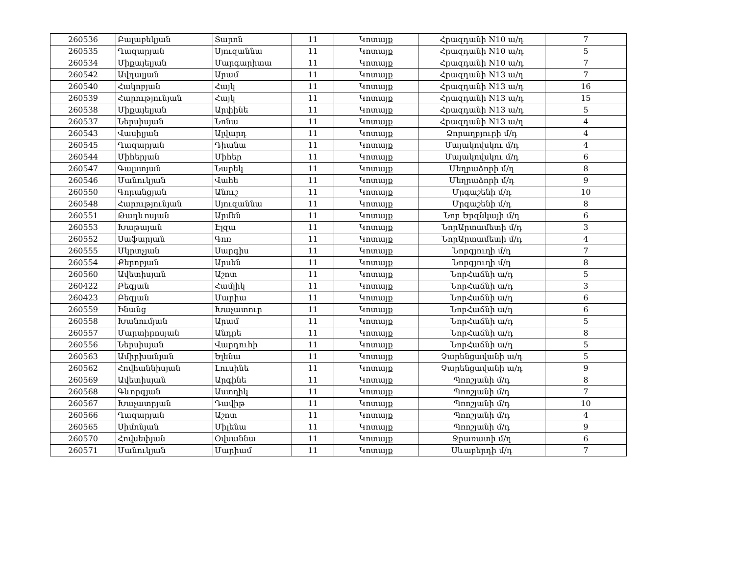| 260536 | Բալաբեկյան | Տարոն | 11 | Կոտայք | Հրազդանի N10 ա/դ | 7 |
| 260535 | Ղազարյան | Սյուզաննա | 11 | Կոտայք | Հրազդանի N10 ա/դ | 5 |
| 260534 | Միքայելյան | Մարգարիտա | 11 | Կոտայք | Հրազդանի N10 ա/դ | 7 |
| 260542 | Ավդալյան | Արամ | 11 | Կոտայք | Հրազդանի N13 ա/դ | 7 |
| 260540 | Հակոբյան | Հայկ | 11 | Կոտայք | Հրազդանի N13 ա/դ | 16 |
| 260539 | Հարությունյան | Հայկ | 11 | Կոտայք | Հրազդանի N13 ա/դ | 15 |
| 260538 | Միքայելյան | Արփինե | 11 | Կոտայք | Հրազդանի N13 ա/դ | 5 |
| 260537 | Ներսիսյան | Նոնա | 11 | Կոտայք | Հրազդանի N13 ա/դ | 4 |
| 260543 | Վասիլյան | Ալվարդ | 11 | Կոտայք | Ձորաղբյուրի մ/դ | 4 |
| 260545 | Ղազարյան | Դիանա | 11 | Կոտայք | Մայակովսկու մ/դ | 4 |
| 260544 | Միհերյան | Միհեր | 11 | Կոտայք | Մայակովսկու մ/դ | 6 |
| 260547 | Գալստյան | Նարեկ | 11 | Կոտայք | Մեղրաձորի մ/դ | 8 |
| 260546 | Մանուկյան | Վահե | 11 | Կոտայք | Մեղրաձորի մ/դ | 9 |
| 260550 | Գորանցյան | Անուշ | 11 | Կոտայք | Մրգաշենի մ/դ | 10 |
| 260548 | Հարությունյան | Սյուզաննա | 11 | Կոտայք | Մրգաշենի մ/դ | 8 |
| 260551 | Թադևոսյան | Արմեն | 11 | Կոտայք | Նոր Երզնկայի մ/դ | 6 |
| 260553 | Խաթայան | Էլզա | 11 | Կոտայք | ՆորԱրտամետի մ/դ | 3 |
| 260552 | Սաֆարյան | Գոռ | 11 | Կոտայք | ՆորԱրտամետի մ/դ | 4 |
| 260555 | Մկրտչյան | Սարգիս | 11 | Կոտայք | Նորգյուղի մ/դ | 7 |
| 260554 | Քերոբյան | Արսեն | 11 | Կոտայք | Նորգյուղի մ/դ | 8 |
| 260560 | Ավետիսյան | Աշոտ | 11 | Կոտայք | ՆորՀաճնի ա/դ | 5 |
| 260422 | Բեգյան | Համլիկ | 11 | Կոտայք | ՆորՀաճնի ա/դ | 3 |
| 260423 | Բեգյան | Մարիա | 11 | Կոտայք | ՆորՀաճնի ա/դ | 6 |
| 260559 | Ինանց | Խաչատուր | 11 | Կոտայք | ՆորՀաճնի ա/դ | 6 |
| 260558 | Խանումյան | Արամ | 11 | Կոտայք | ՆորՀաճնի ա/դ | 5 |
| 260557 | Մարտիրոսյան | Անդրե | 11 | Կոտայք | ՆորՀաճնի ա/դ | 8 |
| 260556 | Ներսիսյան | Վարդուհի | 11 | Կոտայք | ՆորՀաճնի ա/դ | 5 |
| 260563 | Ամիրխանյան | Ելենա | 11 | Կոտայք | Չարենցավանի ա/դ | 5 |
| 260562 | Հովհաննիսյան | Լուսինե | 11 | Կոտայք | Չարենցավանի ա/դ | 9 |
| 260569 | Ավետիսյան | Արգինե | 11 | Կոտայք | Պռոշյանի մ/դ | 8 |
| 260568 | Գևորգյան | Աստղիկ | 11 | Կոտայք | Պռոշյանի մ/դ | 7 |
| 260567 | Խաչատրյան | Դավիթ | 11 | Կոտայք | Պռոշյանի մ/դ | 10 |
| 260566 | Ղազարյան | Աշոտ | 11 | Կոտայք | Պռոշյանի մ/դ | 4 |
| 260565 | Սիմոնյան | Միլենա | 11 | Կոտայք | Պռոշյանի մ/դ | 9 |
| 260570 | Հովսեփյան | Օվսաննա | 11 | Կոտայք | Ջրառատի մ/դ | 6 |
| 260571 | Մանուկյան | Մարիամ | 11 | Կոտայք | Սևաբերդի մ/դ | 7 |